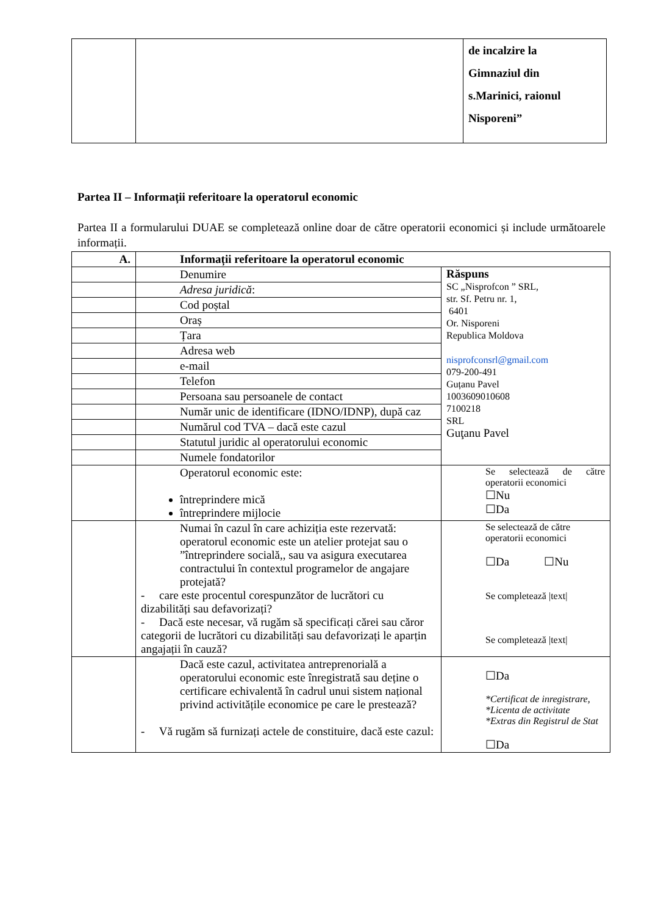| | | de incalzire la Gimnaziul din s.Marinici, raionul Nisporeni” |
Partea II – Informații referitoare la operatorul economic
Partea II a formularului DUAE se completează online doar de către operatorii economici și include următoarele informații.
| A. | Informații referitoare la operatorul economic | |
| | Denumire | Răspuns SC „Nisprofcon ” SRL, str. Sf. Petru nr. 1, 6401 Or. Nisporeni Republica Moldova nisprofconsrl@gmail.com 079-200-491 Guțanu Pavel 1003609010608 7100218 SRL Guţanu Pavel |
| | Adresa juridică : | |
| | Cod poștal | |
| | Oraș | |
| | Țara | |
| | Adresa web | |
| | e-mail | |
| | Telefon | |
| | Persoana sau persoanele de contact | |
| | Număr unic de identificare (IDNO/IDNP), după caz | |
| | Numărul cod TVA – dacă este cazul | |
| | Statutul juridic al operatorului economic | |
| | Numele fondatorilor | |
| | Operatorul economic este: întreprindere mică întreprindere mijlocie | Se selectează de către operatorii economici ☐Nu ☐Da |
| | Numai în cazul în care achiziția este rezervată: operatorul economic este un atelier protejat sau o ”întreprindere socială,, sau va asigura executarea contractului în contextul programelor de angajare protejată? - care este procentul corespunzător de lucrători cu dizabilități sau defavorizați? - Dacă este necesar, vă rugăm să specificați cărei sau căror categorii de lucrători cu dizabilități sau defavorizați le aparțin angajații în cauză? | Se selectează de către operatorii economici ☐Da ☐Nu Se completează /text/ Se completează /text/ |
| | Dacă este cazul, activitatea antreprenorială a operatorului economic este înregistrată sau deține o certificare echivalentă în cadrul unui sistem național privind activitățile economice pe care le prestează? - Vă rugăm să furnizați actele de constituire, dacă este cazul: | ☐Da *Certificat de inregistrare, *Licenta de activitate *Extras din Registrul de Stat ☐Da |